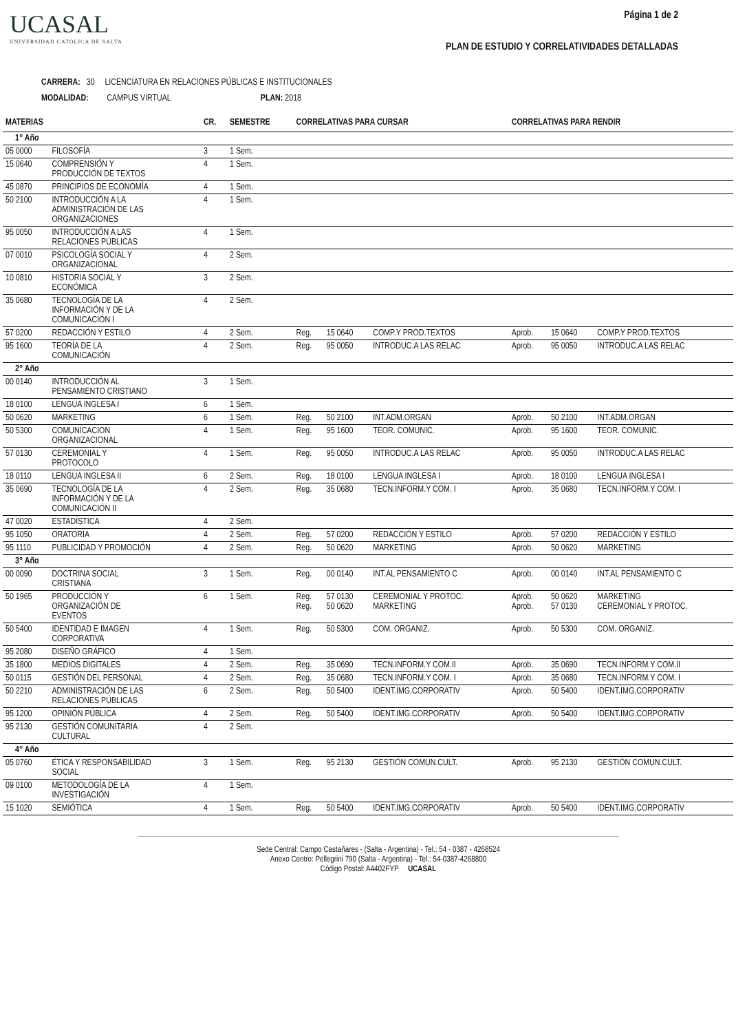UCASAL
UNIVERSIDAD CATÓLICA DE SALTA
Página 1 de 2
PLAN DE ESTUDIO Y CORRELATIVIDADES DETALLADAS
CARRERA: 30 LICENCIATURA EN RELACIONES PÚBLICAS E INSTITUCIONALES
MODALIDAD: CAMPUS VIRTUAL PLAN: 2018
| MATERIAS | | CR. | SEMESTRE | CORRELATIVAS PARA CURSAR | | | CORRELATIVAS PARA RENDIR | | |
| --- | --- | --- | --- | --- | --- | --- | --- | --- | --- |
| 1° Año | | | | | | | | | |
| 05 0000 | FILOSOFÍA | 3 | 1 Sem. | | | | | | |
| 15 0640 | COMPRENSIÓN Y PRODUCCIÓN DE TEXTOS | 4 | 1 Sem. | | | | | | |
| 45 0870 | PRINCIPIOS DE ECONOMÍA | 4 | 1 Sem. | | | | | | |
| 50 2100 | INTRODUCCIÓN A LA ADMINISTRACIÓN DE LAS ORGANIZACIONES | 4 | 1 Sem. | | | | | | |
| 95 0050 | INTRODUCCIÓN A LAS RELACIONES PÚBLICAS | 4 | 1 Sem. | | | | | | |
| 07 0010 | PSICOLOGÍA SOCIAL Y ORGANIZACIONAL | 4 | 2 Sem. | | | | | | |
| 10 0810 | HISTORIA SOCIAL Y ECONÓMICA | 3 | 2 Sem. | | | | | | |
| 35 0680 | TECNOLOGÍA DE LA INFORMACIÓN Y DE LA COMUNICACIÓN I | 4 | 2 Sem. | | | | | | |
| 57 0200 | REDACCIÓN Y ESTILO | 4 | 2 Sem. | Reg. | 15 0640 | COMP.Y PROD.TEXTOS | Aprob. | 15 0640 | COMP.Y PROD.TEXTOS |
| 95 1600 | TEORÍA DE LA COMUNICACIÓN | 4 | 2 Sem. | Reg. | 95 0050 | INTRODUC.A LAS RELAC | Aprob. | 95 0050 | INTRODUC.A LAS RELAC |
| 2° Año | | | | | | | | | |
| 00 0140 | INTRODUCCIÓN AL PENSAMIENTO CRISTIANO | 3 | 1 Sem. | | | | | | |
| 18 0100 | LENGUA INGLESA I | 6 | 1 Sem. | | | | | | |
| 50 0620 | MARKETING | 6 | 1 Sem. | Reg. | 50 2100 | INT.ADM.ORGAN | Aprob. | 50 2100 | INT.ADM.ORGAN |
| 50 5300 | COMUNICACION ORGANIZACIONAL | 4 | 1 Sem. | Reg. | 95 1600 | TEOR. COMUNIC. | Aprob. | 95 1600 | TEOR. COMUNIC. |
| 57 0130 | CEREMONIAL Y PROTOCOLO | 4 | 1 Sem. | Reg. | 95 0050 | INTRODUC.A LAS RELAC | Aprob. | 95 0050 | INTRODUC.A LAS RELAC |
| 18 0110 | LENGUA INGLESA II | 6 | 2 Sem. | Reg. | 18 0100 | LENGUA INGLESA I | Aprob. | 18 0100 | LENGUA INGLESA I |
| 35 0690 | TECNOLOGÍA DE LA INFORMACIÓN Y DE LA COMUNICACIÓN II | 4 | 2 Sem. | Reg. | 35 0680 | TECN.INFORM.Y COM. I | Aprob. | 35 0680 | TECN.INFORM.Y COM. I |
| 47 0020 | ESTADÍSTICA | 4 | 2 Sem. | | | | | | |
| 95 1050 | ORATORIA | 4 | 2 Sem. | Reg. | 57 0200 | REDACCIÓN Y ESTILO | Aprob. | 57 0200 | REDACCIÓN Y ESTILO |
| 95 1110 | PUBLICIDAD Y PROMOCIÓN | 4 | 2 Sem. | Reg. | 50 0620 | MARKETING | Aprob. | 50 0620 | MARKETING |
| 3° Año | | | | | | | | | |
| 00 0090 | DOCTRINA SOCIAL CRISTIANA | 3 | 1 Sem. | Reg. | 00 0140 | INT.AL PENSAMIENTO C | Aprob. | 00 0140 | INT.AL PENSAMIENTO C |
| 50 1965 | PRODUCCIÓN Y ORGANIZACIÓN DE EVENTOS | 6 | 1 Sem. | Reg. Reg. | 57 0130 50 0620 | CEREMONIAL Y PROTOC. MARKETING | Aprob. Aprob. | 50 0620 57 0130 | MARKETING CEREMONIAL Y PROTOC. |
| 50 5400 | IDENTIDAD E IMAGEN CORPORATIVA | 4 | 1 Sem. | Reg. | 50 5300 | COM. ORGANIZ. | Aprob. | 50 5300 | COM. ORGANIZ. |
| 95 2080 | DISEÑO GRÁFICO | 4 | 1 Sem. | | | | | | |
| 35 1800 | MEDIOS DIGITALES | 4 | 2 Sem. | Reg. | 35 0690 | TECN.INFORM.Y COM.II | Aprob. | 35 0690 | TECN.INFORM.Y COM.II |
| 50 0115 | GESTIÓN DEL PERSONAL | 4 | 2 Sem. | Reg. | 35 0680 | TECN.INFORM.Y COM. I | Aprob. | 35 0680 | TECN.INFORM.Y COM. I |
| 50 2210 | ADMINISTRACIÓN DE LAS RELACIONES PÚBLICAS | 6 | 2 Sem. | Reg. | 50 5400 | IDENT.IMG.CORPORATIV | Aprob. | 50 5400 | IDENT.IMG.CORPORATIV |
| 95 1200 | OPINIÓN PÚBLICA | 4 | 2 Sem. | Reg. | 50 5400 | IDENT.IMG.CORPORATIV | Aprob. | 50 5400 | IDENT.IMG.CORPORATIV |
| 95 2130 | GESTIÓN COMUNITARIA CULTURAL | 4 | 2 Sem. | | | | | | |
| 4° Año | | | | | | | | | |
| 05 0760 | ÉTICA Y RESPONSABILIDAD SOCIAL | 3 | 1 Sem. | Reg. | 95 2130 | GESTIÓN COMUN.CULT. | Aprob. | 95 2130 | GESTIÓN COMUN.CULT. |
| 09 0100 | METODOLOGÍA DE LA INVESTIGACIÓN | 4 | 1 Sem. | | | | | | |
| 15 1020 | SEMIÓTICA | 4 | 1 Sem. | Reg. | 50 5400 | IDENT.IMG.CORPORATIV | Aprob. | 50 5400 | IDENT.IMG.CORPORATIV |
Sede Central: Campo Castañares - (Salta - Argentina) - Tel.: 54 - 0387 - 4268524
Anexo Centro: Pellegrini 790 (Salta - Argentina) - Tel.: 54-0387-4268800
Código Postal: A4402FYP UCASAL